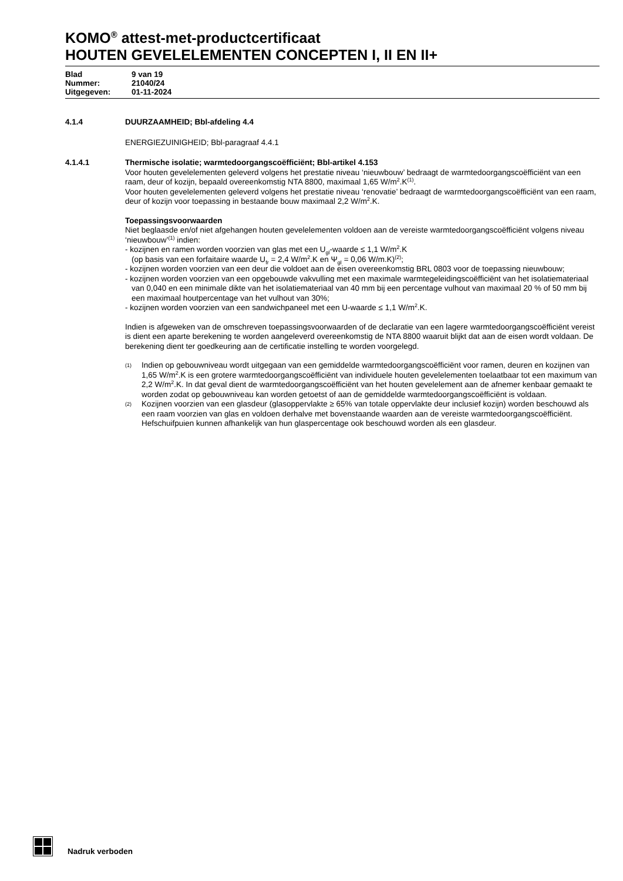KOMO<sup>®</sup> attest-met-productcertificaat
HOUTEN GEVELELEMENTEN CONCEPTEN I, II EN II+
| Blad | 9 van 19 |
| Nummer: | 21040/24 |
| Uitgegeven: | 01-11-2024 |
4.1.4
DUURZAAMHEID; Bbl-afdeling 4.4
ENERGIEZUINIGHEID; Bbl-paragraaf 4.4.1
4.1.4.1
Thermische isolatie; warmtedoorgangscoëfficiënt; Bbl-artikel 4.153
Voor houten gevelelementen geleverd volgens het prestatie niveau ‘nieuwbouw’ bedraagt de warmtedoorgangscoëfficiënt van een raam, deur of kozijn, bepaald overeenkomstig NTA 8800, maximaal 1,65 W/m<sup>2</sup>.K<sup>(1)</sup>.
Voor houten gevelelementen geleverd volgens het prestatie niveau ‘renovatie’ bedraagt de warmtedoorgangscoëfficiënt van een raam, deur of kozijn voor toepassing in bestaande bouw maximaal 2,2 W/m<sup>2</sup>.K.
Toepassingsvoorwaarden
Niet beglaasde en/of niet afgehangen houten gevelelementen voldoen aan de vereiste warmtedoorgangscoëfficiënt volgens niveau ‘nieuwbouw’<sup>(1)</sup> indien:
- kozijnen en ramen worden voorzien van glas met een U<sub>gl</sub>-waarde ≤ 1,1 W/m<sup>2</sup>.K
(op basis van een forfaitaire waarde U<sub>fr</sub> = 2,4 W/m<sup>2</sup>.K en Ψ<sub>gl</sub> = 0,06 W/m.K)<sup>(2)</sup>;
- kozijnen worden voorzien van een deur die voldoet aan de eisen overeenkomstig BRL 0803 voor de toepassing nieuwbouw;
- kozijnen worden voorzien van een opgebouwde vakvulling met een maximale warmtegeleidingscoëfficiënt van het isolatiemateriaal van 0,040 en een minimale dikte van het isolatiemateriaal van 40 mm bij een percentage vulhout van maximaal 20 % of 50 mm bij een maximaal houtpercentage van het vulhout van 30%;
- kozijnen worden voorzien van een sandwichpaneel met een U-waarde ≤ 1,1 W/m<sup>2</sup>.K.
Indien is afgeweken van de omschreven toepassingsvoorwaarden of de declaratie van een lagere warmtedoorgangscoëfficiënt vereist is dient een aparte berekening te worden aangeleverd overeenkomstig de NTA 8800 waaruit blijkt dat aan de eisen wordt voldaan. De berekening dient ter goedkeuring aan de certificatie instelling te worden voorgelegd.
(1)
Indien op gebouwniveau wordt uitgegaan van een gemiddelde warmtedoorgangscoëfficiënt voor ramen, deuren en kozijnen van 1,65 W/m<sup>2</sup>.K is een grotere warmtedoorgangscoëfficiënt van individuele houten gevelelementen toelaatbaar tot een maximum van 2,2 W/m<sup>2</sup>.K. In dat geval dient de warmtedoorgangscoëfficiënt van het houten gevelelement aan de afnemer kenbaar gemaakt te worden zodat op gebouwniveau kan worden getoetst of aan de gemiddelde warmtedoorgangscoëfficiënt is voldaan.
(2)
Kozijnen voorzien van een glasdeur (glasoppervlakte ≥ 65% van totale oppervlakte deur inclusief kozijn) worden beschouwd als een raam voorzien van glas en voldoen derhalve met bovenstaande waarden aan de vereiste warmtedoorgangscoëfficiënt. Hefschuifpuien kunnen afhankelijk van hun glaspercentage ook beschouwd worden als een glasdeur.
Nadruk verboden